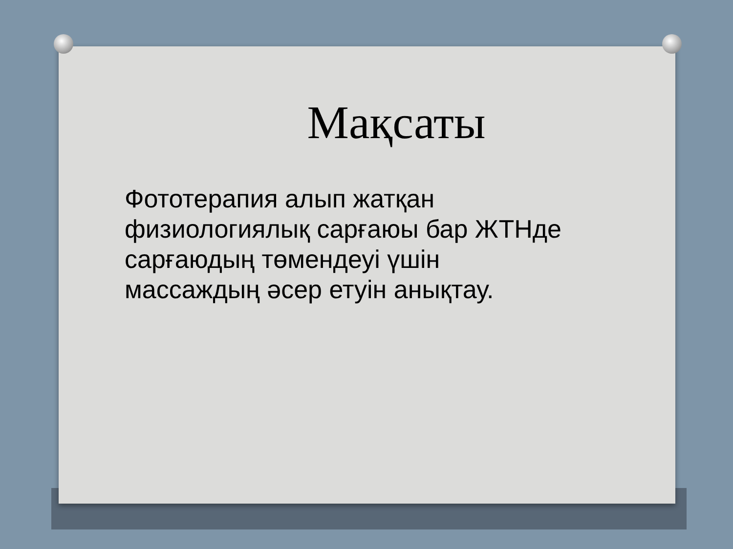Мақсаты
Фототерапия алып жатқан физиологиялық сарғаюы бар ЖТНде сарғаюдың төмендеуі үшін массаждың әсер етуін анықтау.